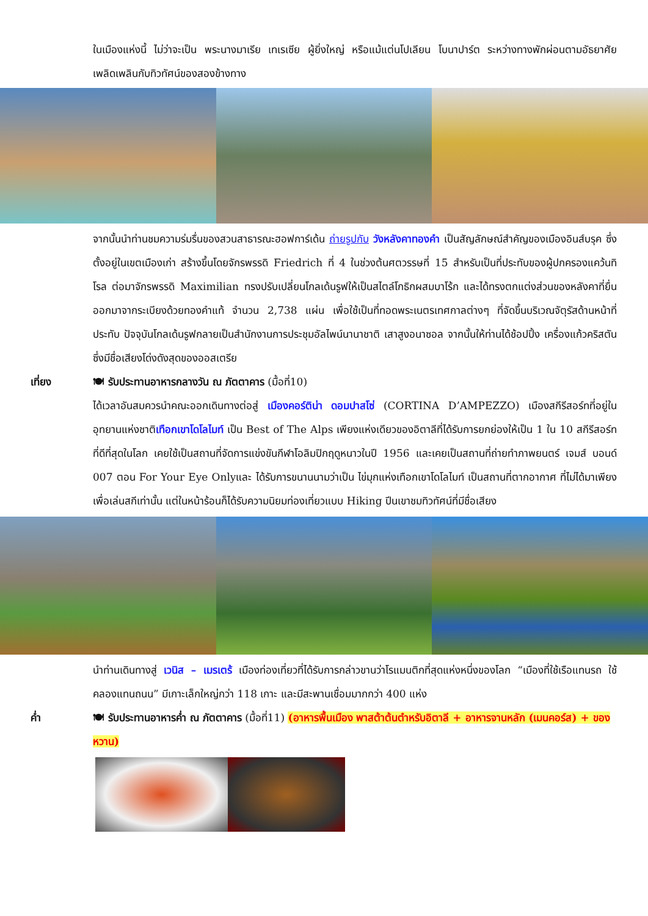ในเมืองแห่งนี้ ไม่ว่าจะเป็น พระนางมาเรีย เทเรเซีย ผู้ยิ่งใหญ่ หรือแม้แต่นโปเลียน โบนาปาร์ต ระหว่างทางพักผ่อนตามอัธยาศัยเพลิดเพลินกับทิวทัศน์ของสองข้างทาง
จากนั้นนำท่านชมความร่มรื่นของสวนสาธารณะฮอฟการ์เด้น ถ่ายรูปกับ วังหลังคาทองคำ เป็นสัญลักษณ์สำคัญของเมืองอินส์บรุค ซึ่งตั้งอยู่ในเขตเมืองเก่า สร้างขึ้นโดยจักรพรรดิ Friedrich ที่ 4 ในช่วงต้นศตวรรษที่ 15 สำหรับเป็นที่ประทับของผู้ปกครองแคว้นทิโรล ต่อมาจักรพรรดิ Maximilian ทรงปรับเปลี่ยนโกลเด้นรูฟให้เป็นสไตล์โกธิกผสมบาโร้ก และได้ทรงตกแต่งส่วนของหลังคาที่ยื่นออกมาจากระเบียงด้วยทองคำแท้ จำนวน 2,738 แผ่น เพื่อใช้เป็นที่ทอดพระเนตรเทศกาลต่างๆ ที่จัดขึ้นบริเวณจัตุรัสด้านหน้าที่ประทับ ปัจจุบันโกลเด้นรูฟกลายเป็นสำนักงานการประชุมอัลไพน์นานาชาติ เสาสูงอนาซอล จากนั้นให้ท่านได้ช้อปปิ้ง เครื่องแก้วคริสตัน ซึ่งมีชื่อเสียงโด่งดังสุดของออสเตรีย
เที่ยง 🍽 รับประทานอาหารกลางวัน ณ ภัตตาคาร (มื้อที่10)
ได้เวลาอันสมควรนำคณะออกเดินทางต่อสู่ เมืองคอร์ติน่า ดอมปาสโซ่ (CORTINA D’AMPEZZO) เมืองสกีรีสอร์ทที่อยู่ในอุทยานแห่งชาติเทือกเขาโดโลไมท์ เป็น Best of The Alps เพียงแห่งเดียวของอิตาลีที่ได้รับการยกย่องให้เป็น 1 ใน 10 สกีรีสอร์ทที่ดีที่สุดในโลก เคยใช้เป็นสถานที่จัดการแข่งขันกีฬาโอลิมปิกฤดูหนาวในปี 1956 และเคยเป็นสถานที่ถ่ายทำภาพยนตร์ เจมส์ บอนด์ 007 ตอน For Your Eye Onlyและ ได้รับการขนานนามว่าเป็น ไข่มุกแห่งเทือกเขาโดโลไมท์ เป็นสถานที่ตากอากาศ ที่ไม่ได้มาเพียงเพื่อเล่นสกีเท่านั้น แต่ในหน้าร้อนก็ได้รับความนิยมท่องเที่ยวแบบ Hiking ปีนเขาชมทิวทัศน์ที่มีชื่อเสียง
นำท่านเดินทางสู่ เวนิส – เมรเตร้ เมืองท่องเที่ยวที่ได้รับการกล่าวขานว่าโรแมนติกที่สุดแห่งหนึ่งของโลก “เมืองที่ใช้เรือแทนรถ ใช้คลองแทนถนน” มีเกาะเล็กใหญ่กว่า 118 เกาะ และมีสะพานเชื่อมมากกว่า 400 แห่ง
ค่ำ 🍽 รับประทานอาหารค่ำ ณ ภัตตาคาร (มื้อที่11) (อาหารพื้นเมือง พาสต้าต้นตำหรับอิตาลี + อาหารจานหลัก (เมนคอร์ส) + ของหวาน)